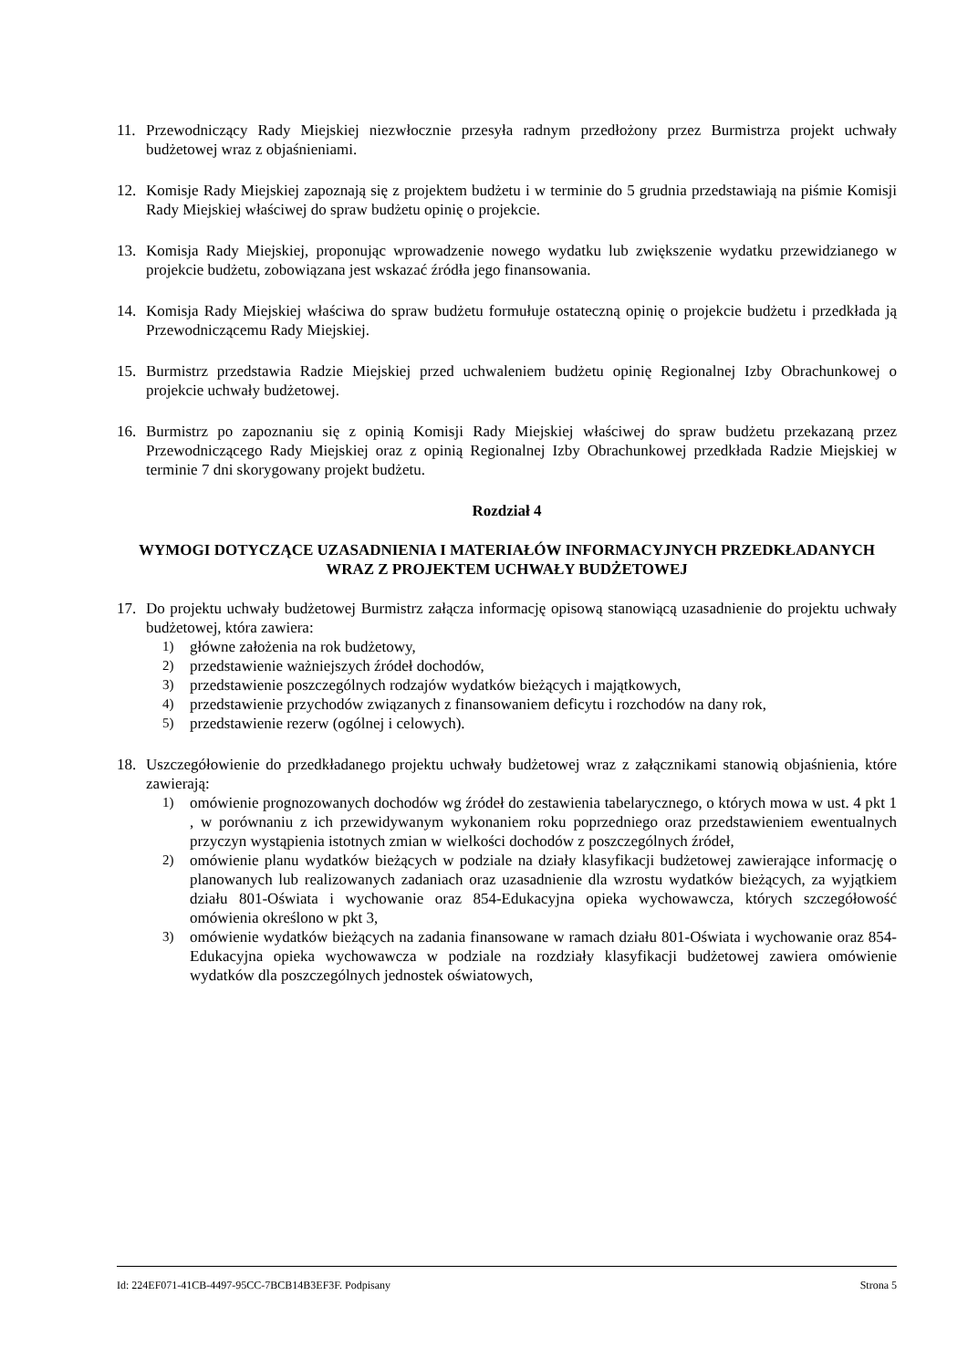11. Przewodniczący Rady Miejskiej niezwłocznie przesyła radnym przedłożony przez Burmistrza projekt uchwały budżetowej wraz z objaśnieniami.
12. Komisje Rady Miejskiej zapoznają się z projektem budżetu i w terminie do 5 grudnia przedstawiają na piśmie Komisji Rady Miejskiej właściwej do spraw budżetu opinię o projekcie.
13. Komisja Rady Miejskiej, proponując wprowadzenie nowego wydatku lub zwiększenie wydatku przewidzianego w projekcie budżetu, zobowiązana jest wskazać źródła jego finansowania.
14. Komisja Rady Miejskiej właściwa do spraw budżetu formułuje ostateczną opinię o projekcie budżetu i przedkłada ją Przewodniczącemu Rady Miejskiej.
15. Burmistrz przedstawia Radzie Miejskiej przed uchwaleniem budżetu opinię Regionalnej Izby Obrachunkowej o projekcie uchwały budżetowej.
16. Burmistrz po zapoznaniu się z opinią Komisji Rady Miejskiej właściwej do spraw budżetu przekazaną przez Przewodniczącego Rady Miejskiej oraz z opinią Regionalnej Izby Obrachunkowej przedkłada Radzie Miejskiej w terminie 7 dni skorygowany projekt budżetu.
Rozdział 4
WYMOGI DOTYCZĄCE UZASADNIENIA I MATERIAŁÓW INFORMACYJNYCH PRZEDKŁADANYCH WRAZ Z PROJEKTEM UCHWAŁY BUDŻETOWEJ
17. Do projektu uchwały budżetowej Burmistrz załącza informację opisową stanowiącą uzasadnienie do projektu uchwały budżetowej, która zawiera:
1) główne założenia na rok budżetowy,
2) przedstawienie ważniejszych źródeł dochodów,
3) przedstawienie poszczególnych rodzajów wydatków bieżących i majątkowych,
4) przedstawienie przychodów związanych z finansowaniem deficytu i rozchodów na dany rok,
5) przedstawienie rezerw (ogólnej i celowych).
18. Uszczegółowienie do przedkładanego projektu uchwały budżetowej wraz z załącznikami stanowią objaśnienia, które zawierają:
1) omówienie prognozowanych dochodów wg źródeł do zestawienia tabelarycznego, o których mowa w ust. 4 pkt 1 , w porównaniu z ich przewidywanym wykonaniem roku poprzedniego oraz przedstawieniem ewentualnych przyczyn wystąpienia istotnych zmian w wielkości dochodów z poszczególnych źródeł,
2) omówienie planu wydatków bieżących w podziale na działy klasyfikacji budżetowej zawierające informację o planowanych lub realizowanych zadaniach oraz uzasadnienie dla wzrostu wydatków bieżących, za wyjątkiem działu 801-Oświata i wychowanie oraz 854-Edukacyjna opieka wychowawcza, których szczegółowość omówienia określono w pkt 3,
3) omówienie wydatków bieżących na zadania finansowane w ramach działu 801-Oświata i wychowanie oraz 854-Edukacyjna opieka wychowawcza w podziale na rozdziały klasyfikacji budżetowej zawiera omówienie wydatków dla poszczególnych jednostek oświatowych,
Id: 224EF071-41CB-4497-95CC-7BCB14B3EF3F. Podpisany Strona 5